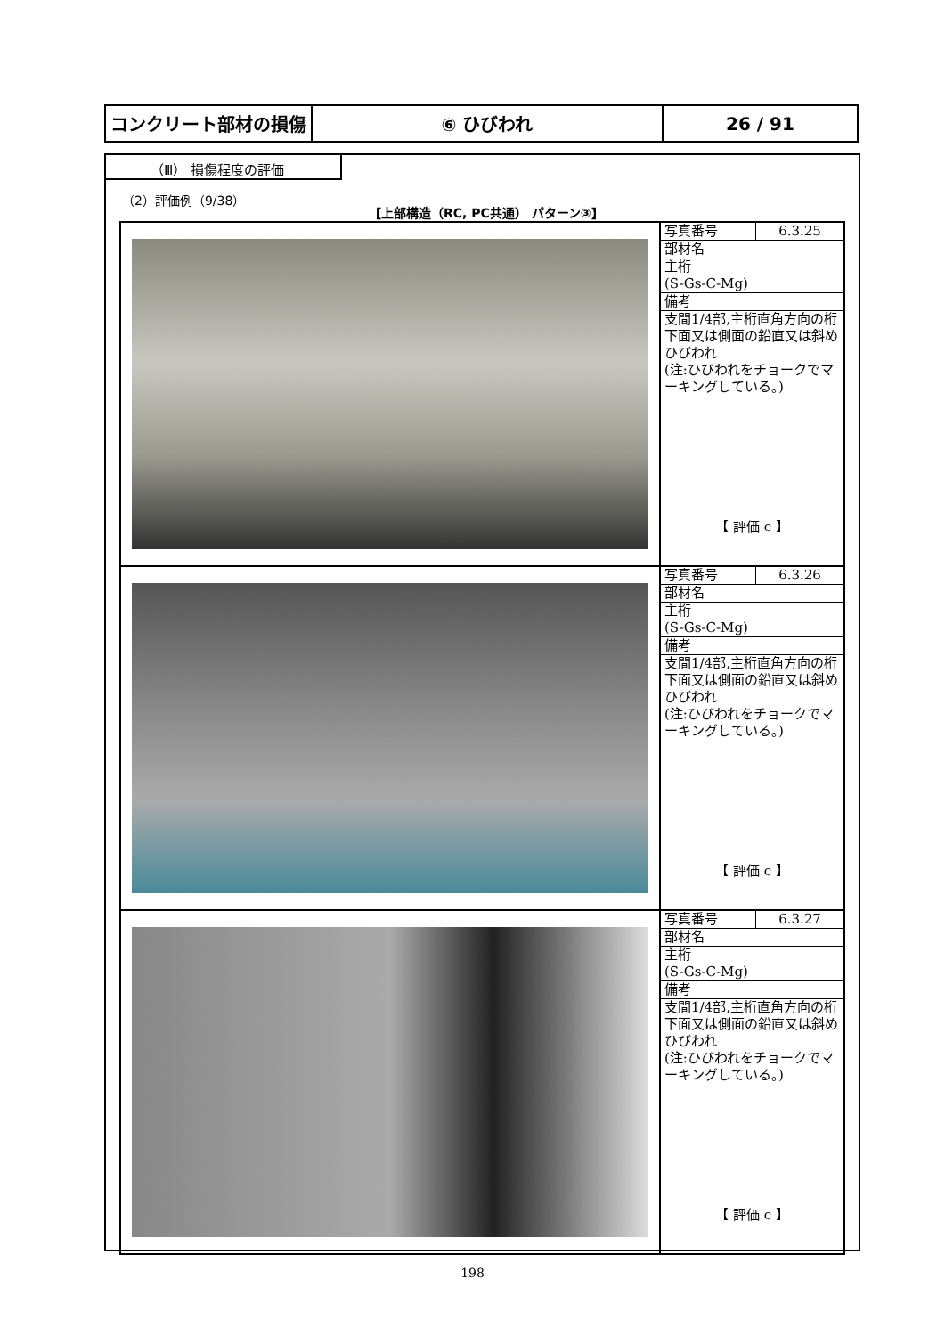| コンクリート部材の損傷 | ⑥ ひびわれ | 26 / 91 |
（Ⅲ） 損傷程度の評価
（2）評価例（9/38）
【上部構造（RC, PC共通） パターン③】
| | / 写真番号 / 6.3.25 / / 部材名 / / / 主桁 (S-Gs-C-Mg) / / / 備考 / / / 支間1/4部,主桁直角方向の桁下面又は側面の鉛直又は斜めひびわれ (注:ひびわれをチョークでマーキングしている。) / / 【 評価 c 】 |
| | / 写真番号 / 6.3.26 / / 部材名 / / / 主桁 (S-Gs-C-Mg) / / / 備考 / / / 支間1/4部,主桁直角方向の桁下面又は側面の鉛直又は斜めひびわれ (注:ひびわれをチョークでマーキングしている。) / / 【 評価 c 】 |
| | / 写真番号 / 6.3.27 / / 部材名 / / / 主桁 (S-Gs-C-Mg) / / / 備考 / / / 支間1/4部,主桁直角方向の桁下面又は側面の鉛直又は斜めひびわれ (注:ひびわれをチョークでマーキングしている。) / / 【 評価 c 】 |
198